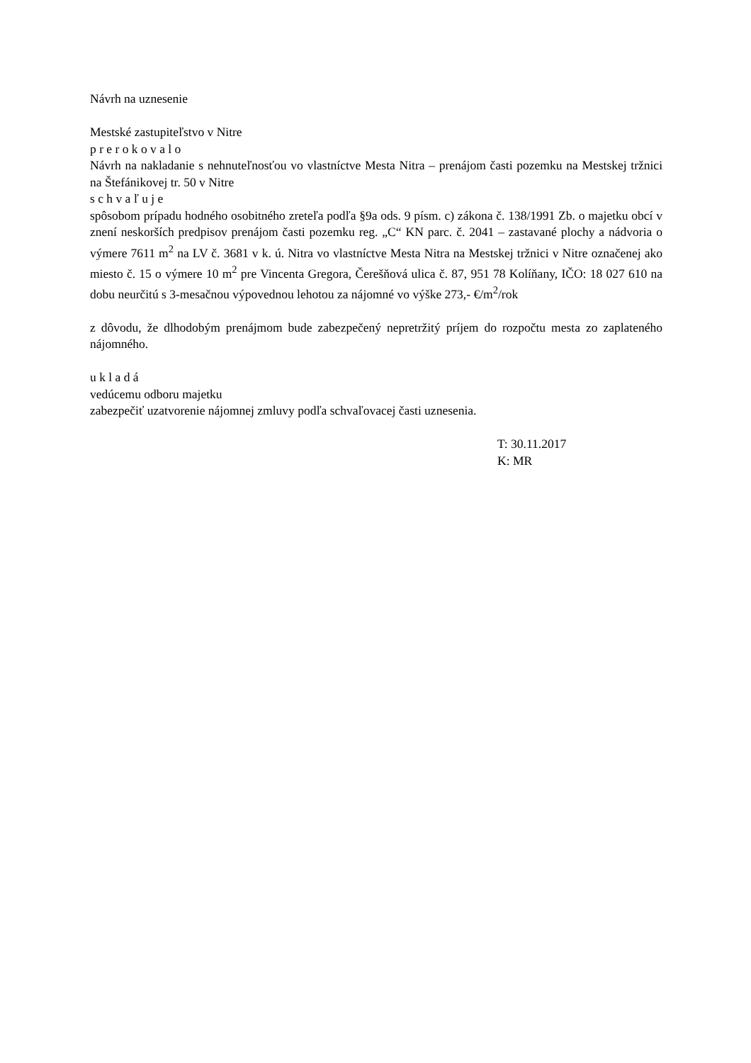Návrh na uznesenie
Mestské zastupiteľstvo v Nitre
p r e r o k o v a l o
Návrh na nakladanie s nehnuteľnosťou vo vlastníctve Mesta Nitra – prenájom časti pozemku na Mestskej tržnici na Štefánikovej tr. 50 v Nitre
s c h v a ľ u j e
spôsobom prípadu hodného osobitného zreteľa podľa §9a ods. 9 písm. c) zákona č. 138/1991 Zb. o majetku obcí v znení neskorších predpisov prenájom časti pozemku reg. „C“ KN parc. č. 2041 – zastavané plochy a nádvoria o výmere 7611 m<sup>2</sup> na LV č. 3681 v k. ú. Nitra vo vlastníctve Mesta Nitra na Mestskej tržnici v Nitre označenej ako miesto č. 15 o výmere 10 m<sup>2</sup> pre Vincenta Gregora, Čerešňová ulica č. 87, 951 78 Kolíňany, IČO: 18 027 610 na dobu neurčitú s 3-mesačnou výpovednou lehotou za nájomné vo výške 273,- €/m<sup>2</sup>/rok
z dôvodu, že dlhodobým prenájmom bude zabezpečený nepretržitý príjem do rozpočtu mesta zo zaplateného nájomného.
u k l a d á
vedúcemu odboru majetku
zabezpečiť uzatvorenie nájomnej zmluvy podľa schvaľovacej časti uznesenia.
T: 30.11.2017
K: MR